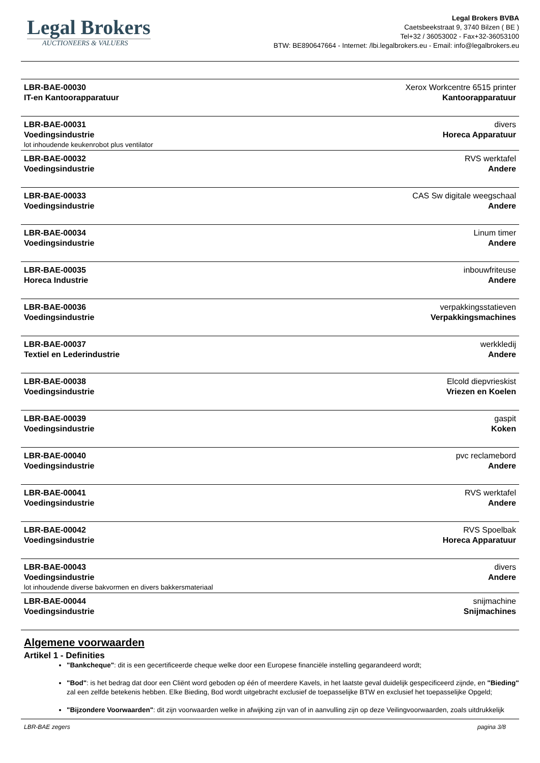Legal Brokers
AUCTIONEERS & VALUERS
Legal Brokers BVBA
Caetsbeekstraat 9, 3740 Bilzen ( BE )
Tel+32 / 36053002 - Fax+32-36053100
BTW: BE890647664 - Internet: /lbi.legalbrokers.eu - Email: info@legalbrokers.eu
| LBR-BAE-00030 IT-en Kantoorapparatuur | Xerox Workcentre 6515 printer Kantoorapparatuur |
| LBR-BAE-00031 Voedingsindustrie | divers Horeca Apparatuur |
| lot inhoudende keukenrobot plus ventilator | |
| LBR-BAE-00032 Voedingsindustrie | RVS werktafel Andere |
| LBR-BAE-00033 Voedingsindustrie | CAS Sw digitale weegschaal Andere |
| LBR-BAE-00034 Voedingsindustrie | Linum timer Andere |
| LBR-BAE-00035 Horeca Industrie | inbouwfriteuse Andere |
| LBR-BAE-00036 Voedingsindustrie | verpakkingsstatieven Verpakkingsmachines |
| LBR-BAE-00037 Textiel en Lederindustrie | werkkledij Andere |
| LBR-BAE-00038 Voedingsindustrie | Elcold diepvrieskist Vriezen en Koelen |
| LBR-BAE-00039 Voedingsindustrie | gaspit Koken |
| LBR-BAE-00040 Voedingsindustrie | pvc reclamebord Andere |
| LBR-BAE-00041 Voedingsindustrie | RVS werktafel Andere |
| LBR-BAE-00042 Voedingsindustrie | RVS Spoelbak Horeca Apparatuur |
| LBR-BAE-00043 Voedingsindustrie | divers Andere |
| lot inhoudende diverse bakvormen en divers bakkersmateriaal | |
| LBR-BAE-00044 Voedingsindustrie | snijmachine Snijmachines |
Algemene voorwaarden
Artikel 1 - Definities
"Bankcheque": dit is een gecertificeerde cheque welke door een Europese financiële instelling gegarandeerd wordt;
"Bod": is het bedrag dat door een Cliënt word geboden op één of meerdere Kavels, in het laatste geval duidelijk gespecificeerd zijnde, en "Bieding" zal een zelfde betekenis hebben. Elke Bieding, Bod wordt uitgebracht exclusief de toepasselijke BTW en exclusief het toepasselijke Opgeld;
"Bijzondere Voorwaarden": dit zijn voorwaarden welke in afwijking zijn van of in aanvulling zijn op deze Veilingvoorwaarden, zoals uitdrukkelijk
LBR-BAE zegers pagina 3/8